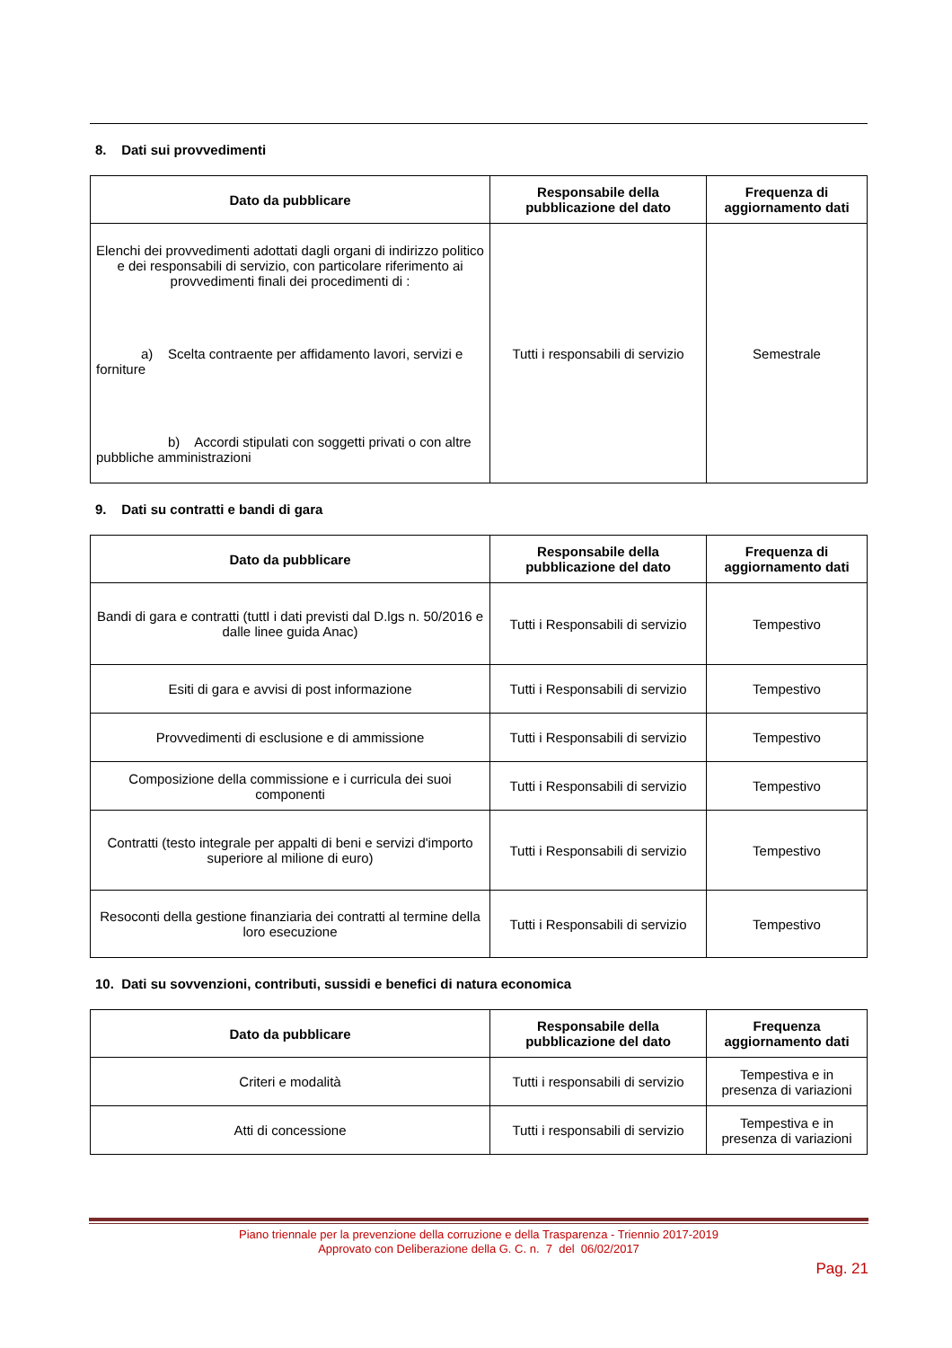8. Dati sui provvedimenti
| Dato da pubblicare | Responsabile della pubblicazione del dato | Frequenza di aggiornamento dati |
| --- | --- | --- |
| Elenchi dei provvedimenti adottati dagli organi di indirizzo politico e dei responsabili di servizio, con particolare riferimento ai provvedimenti finali dei procedimenti di : a) Scelta contraente per affidamento lavori, servizi e forniture b) Accordi stipulati con soggetti privati o con altre pubbliche amministrazioni | Tutti i responsabili di servizio | Semestrale |
9. Dati su contratti e bandi di gara
| Dato da pubblicare | Responsabile della pubblicazione del dato | Frequenza di aggiornamento dati |
| --- | --- | --- |
| Bandi di gara e contratti (tuttI i dati previsti dal D.lgs n. 50/2016 e dalle linee guida Anac) | Tutti i Responsabili di servizio | Tempestivo |
| Esiti di gara e avvisi di post informazione | Tutti i Responsabili di servizio | Tempestivo |
| Provvedimenti di esclusione e di ammissione | Tutti i Responsabili di servizio | Tempestivo |
| Composizione della commissione e i curricula dei suoi componenti | Tutti i Responsabili di servizio | Tempestivo |
| Contratti (testo integrale per appalti di beni e servizi d'importo superiore al milione di euro) | Tutti i Responsabili di servizio | Tempestivo |
| Resoconti della gestione finanziaria dei contratti al termine della loro esecuzione | Tutti i Responsabili di servizio | Tempestivo |
10. Dati su sovvenzioni, contributi, sussidi e benefici di natura economica
| Dato da pubblicare | Responsabile della pubblicazione del dato | Frequenza aggiornamento dati |
| --- | --- | --- |
| Criteri e modalità | Tutti i responsabili di servizio | Tempestiva e in presenza di variazioni |
| Atti di concessione | Tutti i responsabili di servizio | Tempestiva e in presenza di variazioni |
Piano triennale per la prevenzione della corruzione e della Trasparenza - Triennio 2017-2019
Approvato con Deliberazione della G. C. n. 7 del 06/02/2017
Pag. 21